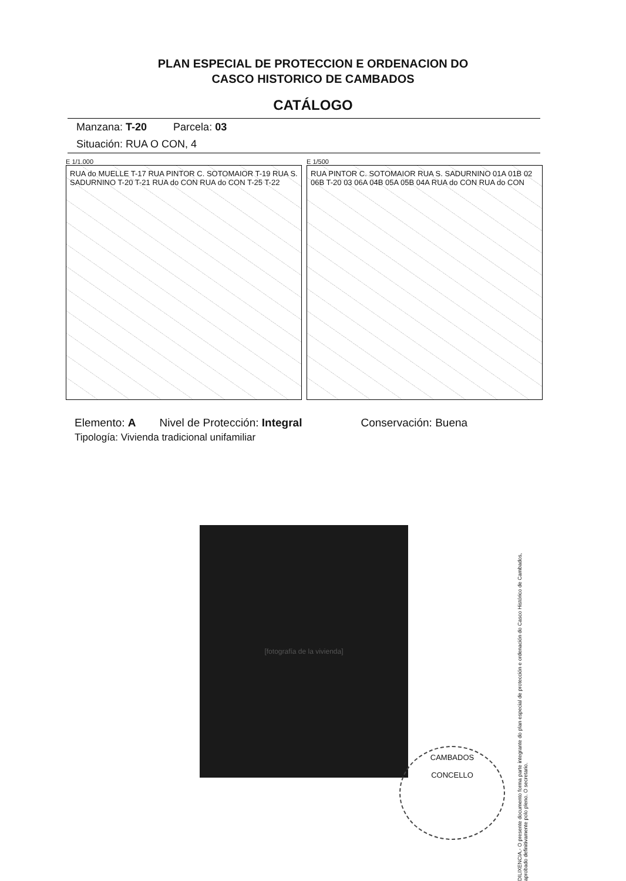PLAN ESPECIAL DE PROTECCION E ORDENACION DO
CASCO HISTORICO DE CAMBADOS
CATÁLOGO
Manzana: T-20 Parcela: 03
Situación: RUA O CON, 4
E 1/1.000
RUA do MUELLE T-17 RUA PINTOR C. SOTOMAIOR T-19 RUA S. SADURNINO T-20 T-21 RUA do CON RUA do CON T-25 T-22
E 1/500
RUA PINTOR C. SOTOMAIOR RUA S. SADURNINO 01A 01B 02 06B T-20 03 06A 04B 05A 05B 04A RUA do CON RUA do CON
Elemento: A Nivel de Protección: Integral Conservación: Buena
Tipología: Vivienda tradicional unifamiliar
[fotografía de la vivienda]
CAMBADOS
CONCELLO
DILIXENCIA.- O presente documento forma parte integrante do plan especial de protección e ordenación do Casco Histórico de Cambados, aprobado definitivamente polo pleno. O secretario.